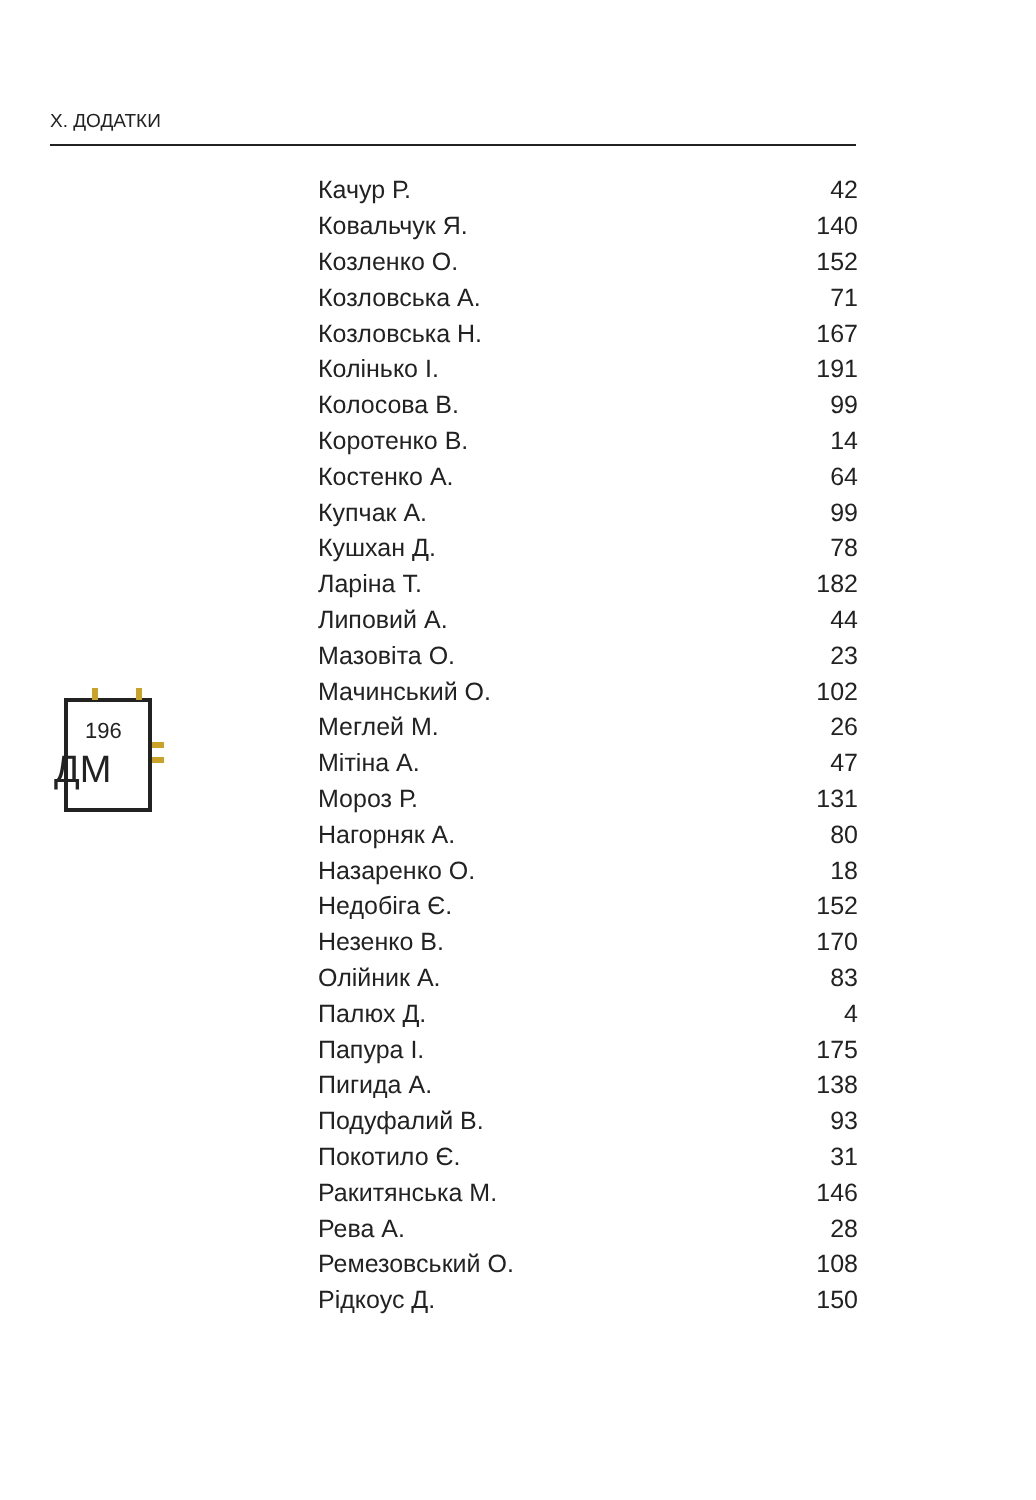Х. ДОДАТКИ
196
ДМ
| Качур Р. | 42 |
| Ковальчук Я. | 140 |
| Козленко О. | 152 |
| Козловська А. | 71 |
| Козловська Н. | 167 |
| Колінько І. | 191 |
| Колосова В. | 99 |
| Коротенко В. | 14 |
| Костенко А. | 64 |
| Купчак А. | 99 |
| Кушхан Д. | 78 |
| Ларіна Т. | 182 |
| Липовий А. | 44 |
| Мазовіта О. | 23 |
| Мачинський О. | 102 |
| Меглей М. | 26 |
| Мітіна А. | 47 |
| Мороз Р. | 131 |
| Нагорняк А. | 80 |
| Назаренко О. | 18 |
| Недобіга Є. | 152 |
| Незенко В. | 170 |
| Олійник А. | 83 |
| Палюх Д. | 4 |
| Папура І. | 175 |
| Пигида А. | 138 |
| Подуфалий В. | 93 |
| Покотило Є. | 31 |
| Ракитянська М. | 146 |
| Рева А. | 28 |
| Ремезовський О. | 108 |
| Рідкоус Д. | 150 |